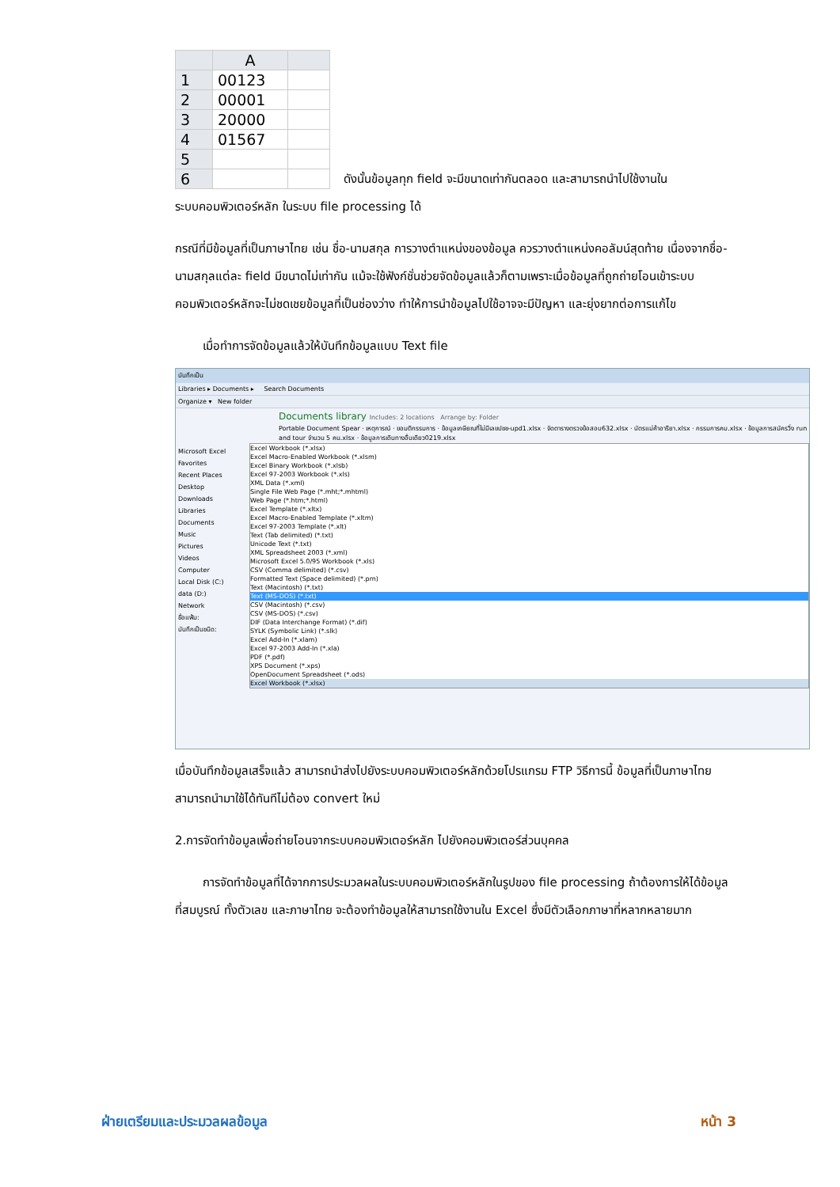| | A | |
| --- | --- | --- |
| 1 | 00123 | |
| 2 | 00001 | |
| 3 | 20000 | |
| 4 | 01567 | |
| 5 | | |
| 6 | | |
ดังนั้นข้อมูลทุก field จะมีขนาดเท่ากันตลอด และสามารถนำไปใช้งานใน
ระบบคอมพิวเตอร์หลัก ในระบบ file processing ได้
กรณีที่มีข้อมูลที่เป็นภาษาไทย เช่น ชื่อ-นามสกุล การวางตำแหน่งของข้อมูล ควรวางตำแหน่งคอลัมน์สุดท้าย เนื่องจากชื่อ-นามสกุลแต่ละ field มีขนาดไม่เท่ากัน แม้จะใช้ฟังก์ชั่นช่วยจัดข้อมูลแล้วก็ตามเพราะเมื่อข้อมูลที่ถูกถ่ายโอนเข้าระบบคอมพิวเตอร์หลักจะไม่ชดเชยข้อมูลที่เป็นช่องว่าง ทำให้การนำข้อมูลไปใช้อาจจะมีปัญหา และยุ่งยากต่อการแก้ไข
เมื่อทำการจัดข้อมูลแล้วให้บันทึกข้อมูลแบบ Text file
บันทึกเป็น
Libraries ▸ Documents ▸ Search Documents
Organize ▾ New folder
Documents library Includes: 2 locations Arrange by: Folder
Portable Document Spear · เหตุการณ์ · ขอมติกรรมการ · ข้อมูลเกษียณที่ไม่มีเลขปชช-upd1.xlsx · จัดตารางตรวจข้อสอบ632.xlsx · บัตรแม่ค้าอารียา.xlsx · กรรมการคม.xlsx · ข้อมูลการสมัครวิ่ง run and tour จำนวน 5 คน.xlsx · ข้อมูลการเดินทางอื่นเดียว0219.xlsx
Microsoft Excel
Favorites
Recent Places
Desktop
Downloads
Libraries
Documents
Music
Pictures
Videos
Computer
Local Disk (C:)
data (D:)
Network
ชื่อแฟ้ม:
บันทึกเป็นชนิด:
Excel Workbook (*.xlsx)
Excel Macro-Enabled Workbook (*.xlsm)
Excel Binary Workbook (*.xlsb)
Excel 97-2003 Workbook (*.xls)
XML Data (*.xml)
Single File Web Page (*.mht;*.mhtml)
Web Page (*.htm;*.html)
Excel Template (*.xltx)
Excel Macro-Enabled Template (*.xltm)
Excel 97-2003 Template (*.xlt)
Text (Tab delimited) (*.txt)
Unicode Text (*.txt)
XML Spreadsheet 2003 (*.xml)
Microsoft Excel 5.0/95 Workbook (*.xls)
CSV (Comma delimited) (*.csv)
Formatted Text (Space delimited) (*.prn)
Text (Macintosh) (*.txt)
Text (MS-DOS) (*.txt)
CSV (Macintosh) (*.csv)
CSV (MS-DOS) (*.csv)
DIF (Data Interchange Format) (*.dif)
SYLK (Symbolic Link) (*.slk)
Excel Add-In (*.xlam)
Excel 97-2003 Add-In (*.xla)
PDF (*.pdf)
XPS Document (*.xps)
OpenDocument Spreadsheet (*.ods)
Excel Workbook (*.xlsx)
เมื่อบันทึกข้อมูลเสร็จแล้ว สามารถนำส่งไปยังระบบคอมพิวเตอร์หลักด้วยโปรแกรม FTP วิธีการนี้ ข้อมูลที่เป็นภาษาไทยสามารถนำมาใช้ได้ทันทีไม่ต้อง convert ใหม่
2.การจัดทำข้อมูลเพื่อถ่ายโอนจากระบบคอมพิวเตอร์หลัก ไปยังคอมพิวเตอร์ส่วนบุคคล
การจัดทำข้อมูลที่ได้จากการประมวลผลในระบบคอมพิวเตอร์หลักในรูปของ file processing ถ้าต้องการให้ได้ข้อมูลที่สมบูรณ์ ทั้งตัวเลข และภาษาไทย จะต้องทำข้อมูลให้สามารถใช้งานใน Excel ซึ่งมีตัวเลือกภาษาที่หลากหลายมาก
ฝ่ายเตรียมและประมวลผลข้อมูล หน้า 3